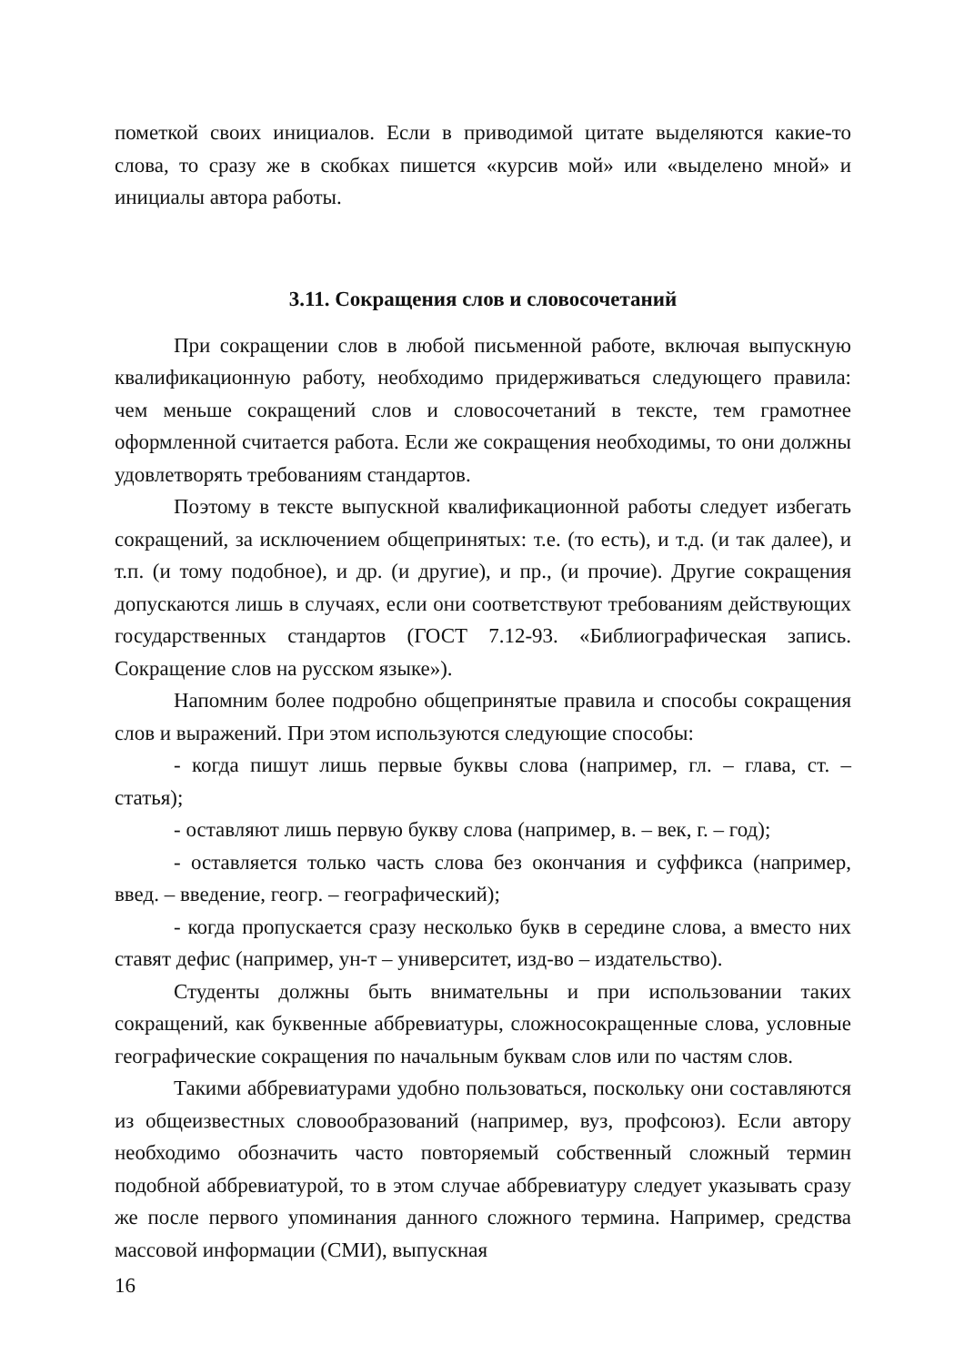пометкой своих инициалов. Если в приводимой цитате выделяются какие-то слова, то сразу же в скобках пишется «курсив мой» или «выделено мной» и инициалы автора работы.
3.11. Сокращения слов и словосочетаний
При сокращении слов в любой письменной работе, включая выпускную квалификационную работу, необходимо придерживаться следующего правила: чем меньше сокращений слов и словосочетаний в тексте, тем грамотнее оформленной считается работа. Если же сокращения необходимы, то они должны удовлетворять требованиям стандартов.
Поэтому в тексте выпускной квалификационной работы следует избегать сокращений, за исключением общепринятых: т.е. (то есть), и т.д. (и так далее), и т.п. (и тому подобное), и др. (и другие), и пр., (и прочие). Другие сокращения допускаются лишь в случаях, если они соответствуют требованиям действующих государственных стандартов (ГОСТ 7.12-93. «Библиографическая запись. Сокращение слов на русском языке»).
Напомним более подробно общепринятые правила и способы сокращения слов и выражений. При этом используются следующие способы:
- когда пишут лишь первые буквы слова (например, гл. – глава, ст. – статья);
- оставляют лишь первую букву слова (например, в. – век, г. – год);
- оставляется только часть слова без окончания и суффикса (например, введ. – введение, геогр. – географический);
- когда пропускается сразу несколько букв в середине слова, а вместо них ставят дефис (например, ун-т – университет, изд-во – издательство).
Студенты должны быть внимательны и при использовании таких сокращений, как буквенные аббревиатуры, сложносокращенные слова, условные географические сокращения по начальным буквам слов или по частям слов.
Такими аббревиатурами удобно пользоваться, поскольку они составляются из общеизвестных словообразований (например, вуз, профсоюз). Если автору необходимо обозначить часто повторяемый собственный сложный термин подобной аббревиатурой, то в этом случае аббревиатуру следует указывать сразу же после первого упоминания данного сложного термина. Например, средства массовой информации (СМИ), выпускная
16